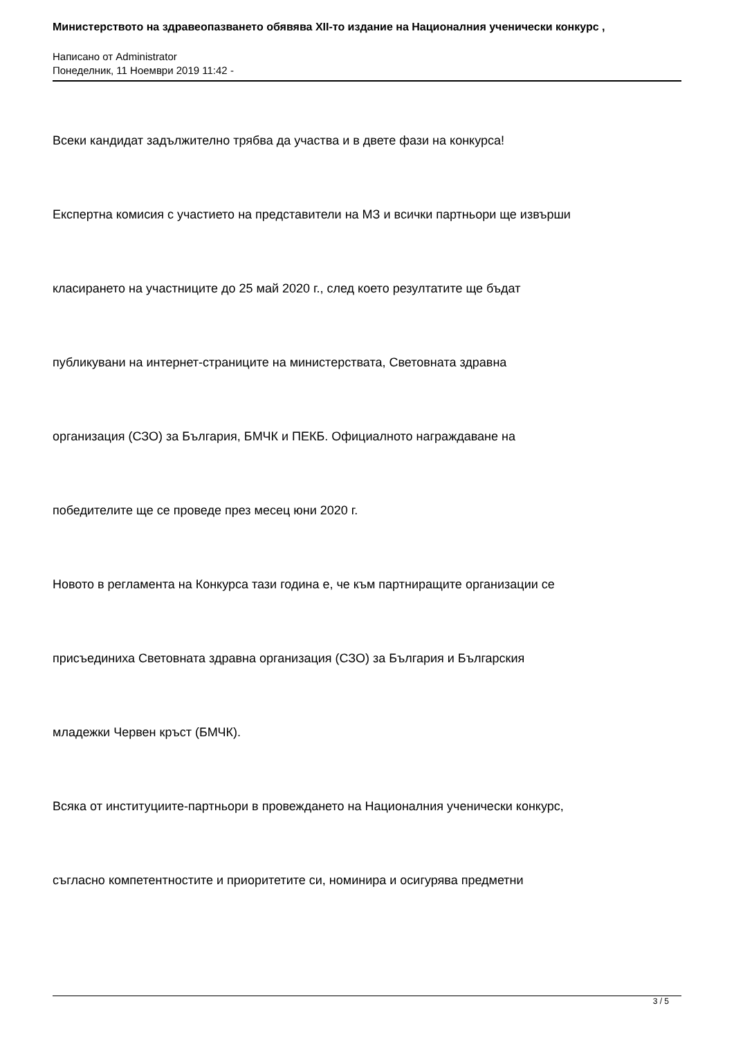Министерството на здравеопазването обявява XII-то издание на Националния ученически конкурс ,
Написано от Administrator
Понеделник, 11 Ноември 2019 11:42 -
Всеки кандидат задължително трябва да участва и в двете фази на конкурса!
Експертна комисия с участието на представители на МЗ и всички партньори ще извърши
класирането на участниците до 25 май 2020 г., след което резултатите ще бъдат
публикувани на интернет-страниците на министерствата, Световната здравна
организация (СЗО) за България, БМЧК и ПЕКБ. Официалното награждаване на
победителите ще се проведе през месец юни 2020 г.
Новото в регламента на Конкурса тази година е, че към партниращите организации се
присъединиха Световната здравна организация (СЗО) за България и Българския
младежки Червен кръст (БМЧК).
Всяка от институциите-партньори в провеждането на Националния ученически конкурс,
съгласно компетентностите и приоритетите си, номинира и осигурява предметни
3 / 5